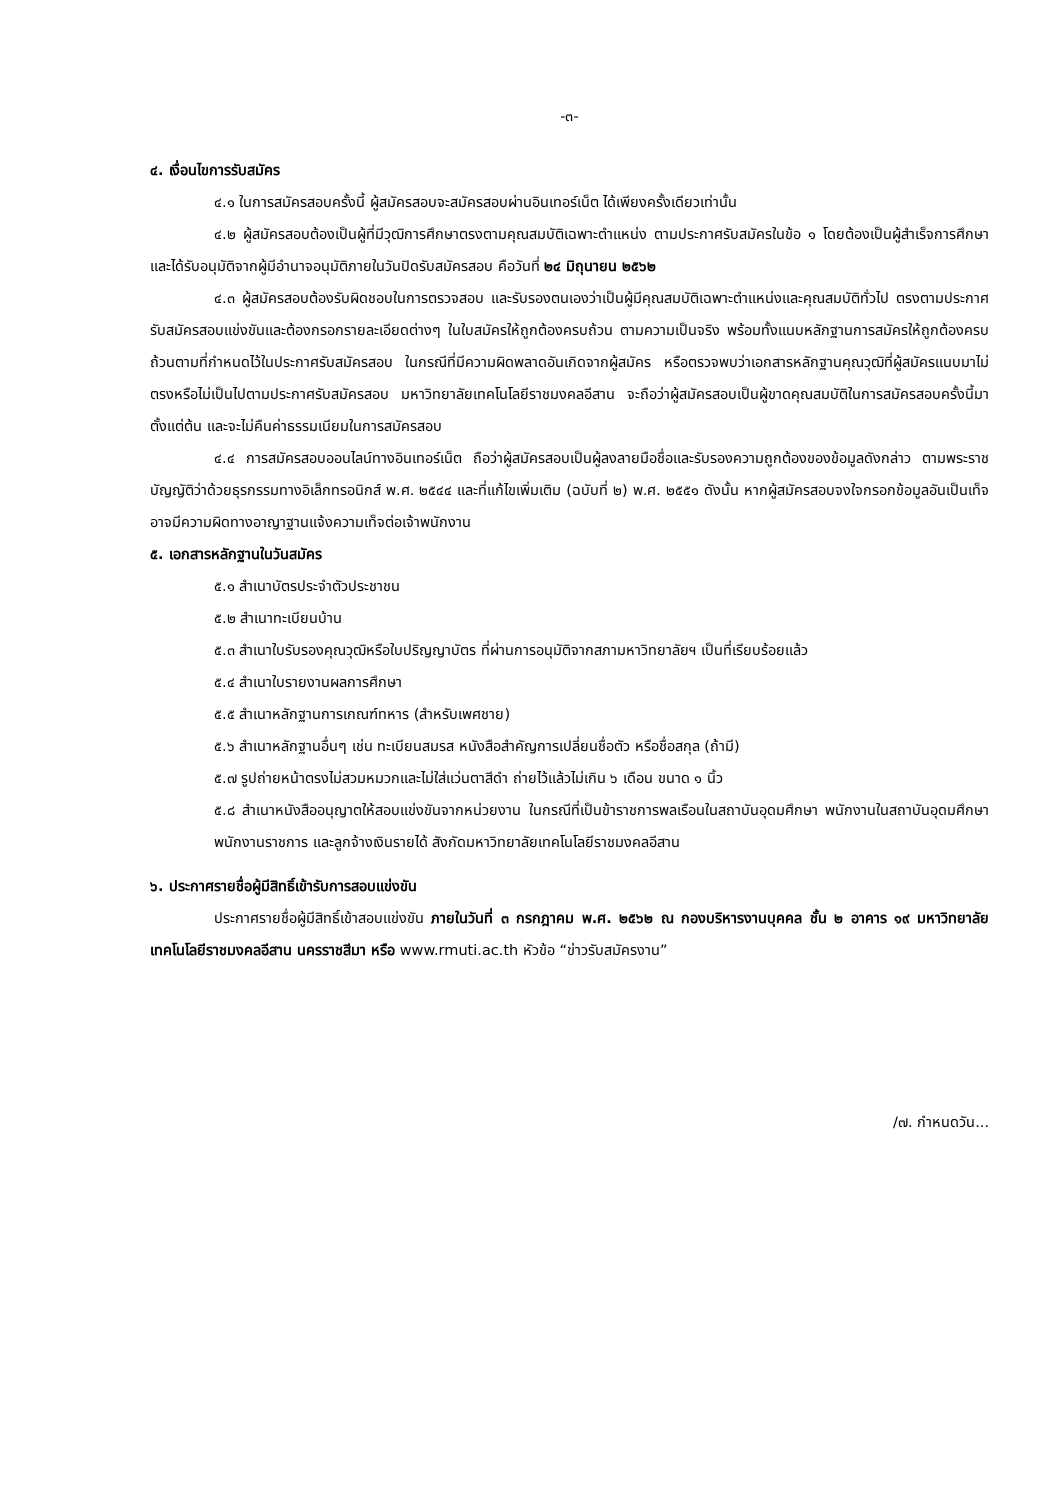-๓-
๔. เงื่อนไขการรับสมัคร
๔.๑ ในการสมัครสอบครั้งนี้ ผู้สมัครสอบจะสมัครสอบผ่านอินเทอร์เน็ต ได้เพียงครั้งเดียวเท่านั้น
๔.๒ ผู้สมัครสอบต้องเป็นผู้ที่มีวุฒิการศึกษาตรงตามคุณสมบัติเฉพาะตำแหน่ง ตามประกาศรับสมัครในข้อ ๑ โดยต้องเป็นผู้สำเร็จการศึกษา และได้รับอนุมัติจากผู้มีอำนาจอนุมัติภายในวันปิดรับสมัครสอบ คือวันที่ ๒๔ มิถุนายน ๒๕๖๒
๔.๓ ผู้สมัครสอบต้องรับผิดชอบในการตรวจสอบ และรับรองตนเองว่าเป็นผู้มีคุณสมบัติเฉพาะตำแหน่งและคุณสมบัติทั่วไป ตรงตามประกาศรับสมัครสอบแข่งขันและต้องกรอกรายละเอียดต่างๆ ในใบสมัครให้ถูกต้องครบถ้วน ตามความเป็นจริง พร้อมทั้งแนบหลักฐานการสมัครให้ถูกต้องครบถ้วนตามที่กำหนดไว้ในประกาศรับสมัครสอบ ในกรณีที่มีความผิดพลาดอันเกิดจากผู้สมัคร หรือตรวจพบว่าเอกสารหลักฐานคุณวุฒิที่ผู้สมัครแนบมาไม่ตรงหรือไม่เป็นไปตามประกาศรับสมัครสอบ มหาวิทยาลัยเทคโนโลยีราชมงคลอีสาน จะถือว่าผู้สมัครสอบเป็นผู้ขาดคุณสมบัติในการสมัครสอบครั้งนี้มาตั้งแต่ต้น และจะไม่คืนค่าธรรมเนียมในการสมัครสอบ
๔.๔ การสมัครสอบออนไลน์ทางอินเทอร์เน็ต ถือว่าผู้สมัครสอบเป็นผู้ลงลายมือชื่อและรับรองความถูกต้องของข้อมูลดังกล่าว ตามพระราชบัญญัติว่าด้วยธุรกรรมทางอิเล็กทรอนิกส์ พ.ศ. ๒๕๔๔ และที่แก้ไขเพิ่มเติม (ฉบับที่ ๒) พ.ศ. ๒๕๕๑ ดังนั้น หากผู้สมัครสอบจงใจกรอกข้อมูลอันเป็นเท็จ อาจมีความผิดทางอาญาฐานแจ้งความเท็จต่อเจ้าพนักงาน
๕. เอกสารหลักฐานในวันสมัคร
๕.๑ สำเนาบัตรประจำตัวประชาชน
๕.๒ สำเนาทะเบียนบ้าน
๕.๓ สำเนาใบรับรองคุณวุฒิหรือใบปริญญาบัตร ที่ผ่านการอนุมัติจากสภามหาวิทยาลัยฯ เป็นที่เรียบร้อยแล้ว
๕.๔ สำเนาใบรายงานผลการศึกษา
๕.๕ สำเนาหลักฐานการเกณฑ์ทหาร (สำหรับเพศชาย)
๕.๖ สำเนาหลักฐานอื่นๆ เช่น ทะเบียนสมรส หนังสือสำคัญการเปลี่ยนชื่อตัว หรือชื่อสกุล (ถ้ามี)
๕.๗ รูปถ่ายหน้าตรงไม่สวมหมวกและไม่ใส่แว่นตาสีดำ ถ่ายไว้แล้วไม่เกิน ๖ เดือน ขนาด ๑ นิ้ว
๕.๘ สำเนาหนังสืออนุญาตให้สอบแข่งขันจากหน่วยงาน ในกรณีที่เป็นข้าราชการพลเรือนในสถาบันอุดมศึกษา พนักงานในสถาบันอุดมศึกษา พนักงานราชการ และลูกจ้างเงินรายได้ สังกัดมหาวิทยาลัยเทคโนโลยีราชมงคลอีสาน
๖. ประกาศรายชื่อผู้มีสิทธิ์เข้ารับการสอบแข่งขัน
ประกาศรายชื่อผู้มีสิทธิ์เข้าสอบแข่งขัน ภายในวันที่ ๓ กรกฎาคม พ.ศ. ๒๕๖๒ ณ กองบริหารงานบุคคล ชั้น ๒ อาคาร ๑๙ มหาวิทยาลัยเทคโนโลยีราชมงคลอีสาน นครราชสีมา หรือ www.rmuti.ac.th หัวข้อ “ข่าวรับสมัครงาน”
/๗. กำหนดวัน...